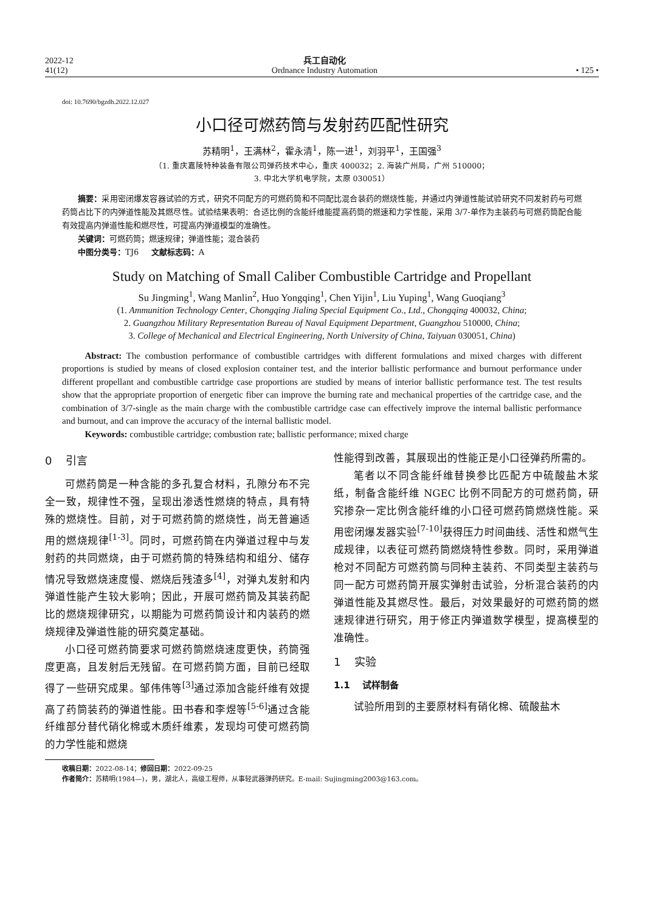2022-12
41(12)
兵工自动化
Ordnance Industry Automation
• 125 •
doi: 10.7690/bgzdh.2022.12.027
小口径可燃药筒与发射药匹配性研究
苏精明<sup>1</sup>，王满林<sup>2</sup>，霍永清<sup>1</sup>，陈一进<sup>1</sup>，刘羽平<sup>1</sup>，王国强<sup>3</sup>
（1. 重庆嘉陵特种装备有限公司弹药技术中心，重庆 400032；2. 海装广州局，广州 510000；
3. 中北大学机电学院，太原 030051）
摘要：采用密闭爆发容器试验的方式，研究不同配方的可燃药筒和不同配比混合装药的燃烧性能，并通过内弹道性能试验研究不同发射药与可燃药筒占比下的内弹道性能及其燃尽性。试验结果表明：合适比例的含能纤维能提高药筒的燃速和力学性能，采用 3/7-单作为主装药与可燃药筒配合能有效提高内弹道性能和燃尽性，可提高内弹道模型的准确性。
关键词：可燃药筒；燃速规律；弹道性能；混合装药
中图分类号：TJ6 文献标志码：A
Study on Matching of Small Caliber Combustible Cartridge and Propellant
Su Jingming<sup>1</sup>, Wang Manlin<sup>2</sup>, Huo Yongqing<sup>1</sup>, Chen Yijin<sup>1</sup>, Liu Yuping<sup>1</sup>, Wang Guoqiang<sup>3</sup>
(1. Ammunition Technology Center, Chongqing Jialing Special Equipment Co., Ltd., Chongqing 400032, China;
2. Guangzhou Military Representation Bureau of Naval Equipment Department, Guangzhou 510000, China;
3. College of Mechanical and Electrical Engineering, North University of China, Taiyuan 030051, China)
Abstract: The combustion performance of combustible cartridges with different formulations and mixed charges with different proportions is studied by means of closed explosion container test, and the interior ballistic performance and burnout performance under different propellant and combustible cartridge case proportions are studied by means of interior ballistic performance test. The test results show that the appropriate proportion of energetic fiber can improve the burning rate and mechanical properties of the cartridge case, and the combination of 3/7-single as the main charge with the combustible cartridge case can effectively improve the internal ballistic performance and burnout, and can improve the accuracy of the internal ballistic model.
Keywords: combustible cartridge; combustion rate; ballistic performance; mixed charge
0 引言
可燃药筒是一种含能的多孔复合材料，孔隙分布不完全一致，规律性不强，呈现出渗透性燃烧的特点，具有特殊的燃烧性。目前，对于可燃药筒的燃烧性，尚无普遍适用的燃烧规律<sup>[1-3]</sup>。同时，可燃药筒在内弹道过程中与发射药的共同燃烧，由于可燃药筒的特殊结构和组分、储存情况导致燃烧速度慢、燃烧后残渣多<sup>[4]</sup>，对弹丸发射和内弹道性能产生较大影响；因此，开展可燃药筒及其装药配比的燃烧规律研究，以期能为可燃药筒设计和内装药的燃烧规律及弹道性能的研究奠定基础。
小口径可燃药筒要求可燃药筒燃烧速度更快，药筒强度更高，且发射后无残留。在可燃药筒方面，目前已经取得了一些研究成果。邹伟伟等<sup>[3]</sup>通过添加含能纤维有效提高了药筒装药的弹道性能。田书春和李煜等<sup>[5-6]</sup>通过含能纤维部分替代硝化棉或木质纤维素，发现均可使可燃药筒的力学性能和燃烧
性能得到改善，其展现出的性能正是小口径弹药所需的。
笔者以不同含能纤维替换参比匹配方中硫酸盐木浆纸，制备含能纤维 NGEC 比例不同配方的可燃药筒，研究掺杂一定比例含能纤维的小口径可燃药筒燃烧性能。采用密闭爆发器实验<sup>[7-10]</sup>获得压力时间曲线、活性和燃气生成规律，以表征可燃药筒燃烧特性参数。同时，采用弹道枪对不同配方可燃药筒与同种主装药、不同类型主装药与同一配方可燃药筒开展实弹射击试验，分析混合装药的内弹道性能及其燃尽性。最后，对效果最好的可燃药筒的燃速规律进行研究，用于修正内弹道数学模型，提高模型的准确性。
1 实验
1.1 试样制备
试验所用到的主要原材料有硝化棉、硫酸盐木
收稿日期：2022-08-14；修回日期：2022-09-25
作者简介：苏精明(1984—)，男，湖北人，高级工程师，从事轻武器弹药研究。E-mail: Sujingming2003@163.com。